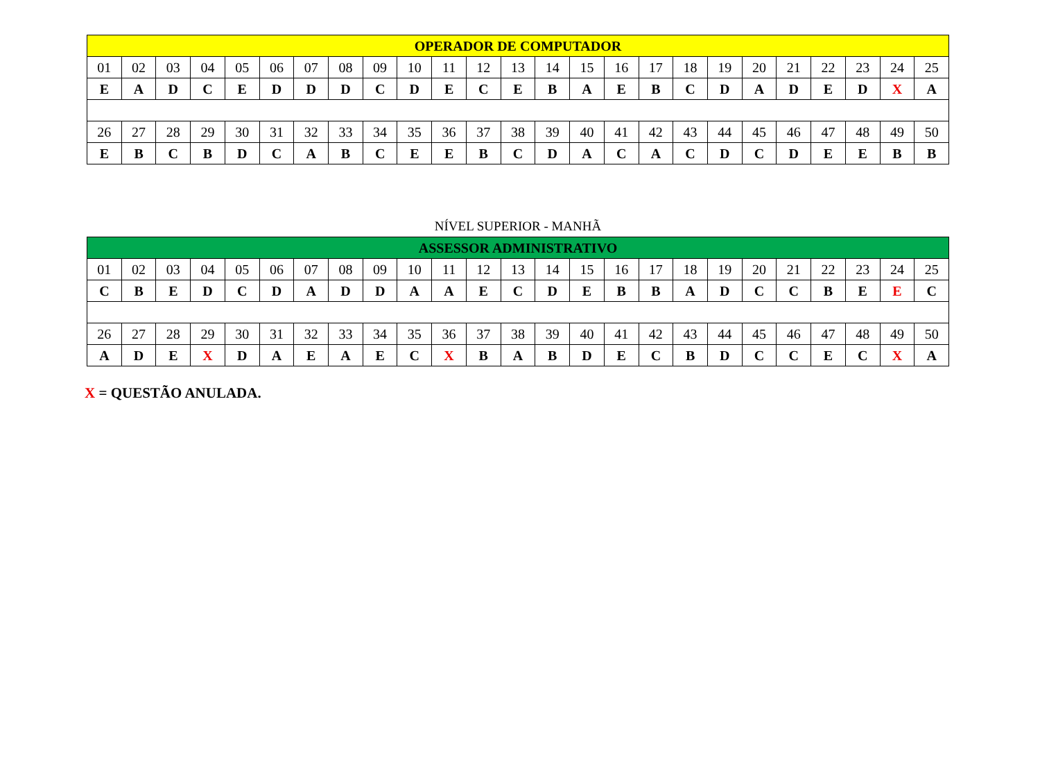| OPERADOR DE COMPUTADOR | | | | | | | | | | | | | | | | | | | | | | | | |
| --- | --- | --- | --- | --- | --- | --- | --- | --- | --- | --- | --- | --- | --- | --- | --- | --- | --- | --- | --- | --- | --- | --- | --- | --- |
| 01 | 02 | 03 | 04 | 05 | 06 | 07 | 08 | 09 | 10 | 11 | 12 | 13 | 14 | 15 | 16 | 17 | 18 | 19 | 20 | 21 | 22 | 23 | 24 | 25 |
| E | A | D | C | E | D | D | D | C | D | E | C | E | B | A | E | B | C | D | A | D | E | D | X | A |
| 26 | 27 | 28 | 29 | 30 | 31 | 32 | 33 | 34 | 35 | 36 | 37 | 38 | 39 | 40 | 41 | 42 | 43 | 44 | 45 | 46 | 47 | 48 | 49 | 50 |
| E | B | C | B | D | C | A | B | C | E | E | B | C | D | A | C | A | C | D | C | D | E | E | B | B |
NÍVEL SUPERIOR - MANHÃ
| ASSESSOR ADMINISTRATIVO | | | | | | | | | | | | | | | | | | | | | | | | |
| --- | --- | --- | --- | --- | --- | --- | --- | --- | --- | --- | --- | --- | --- | --- | --- | --- | --- | --- | --- | --- | --- | --- | --- | --- |
| 01 | 02 | 03 | 04 | 05 | 06 | 07 | 08 | 09 | 10 | 11 | 12 | 13 | 14 | 15 | 16 | 17 | 18 | 19 | 20 | 21 | 22 | 23 | 24 | 25 |
| C | B | E | D | C | D | A | D | D | A | A | E | C | D | E | B | B | A | D | C | C | B | E | E | C |
| 26 | 27 | 28 | 29 | 30 | 31 | 32 | 33 | 34 | 35 | 36 | 37 | 38 | 39 | 40 | 41 | 42 | 43 | 44 | 45 | 46 | 47 | 48 | 49 | 50 |
| A | D | E | X | D | A | E | A | E | C | X | B | A | B | D | E | C | B | D | C | C | E | C | X | A |
X = QUESTÃO ANULADA.